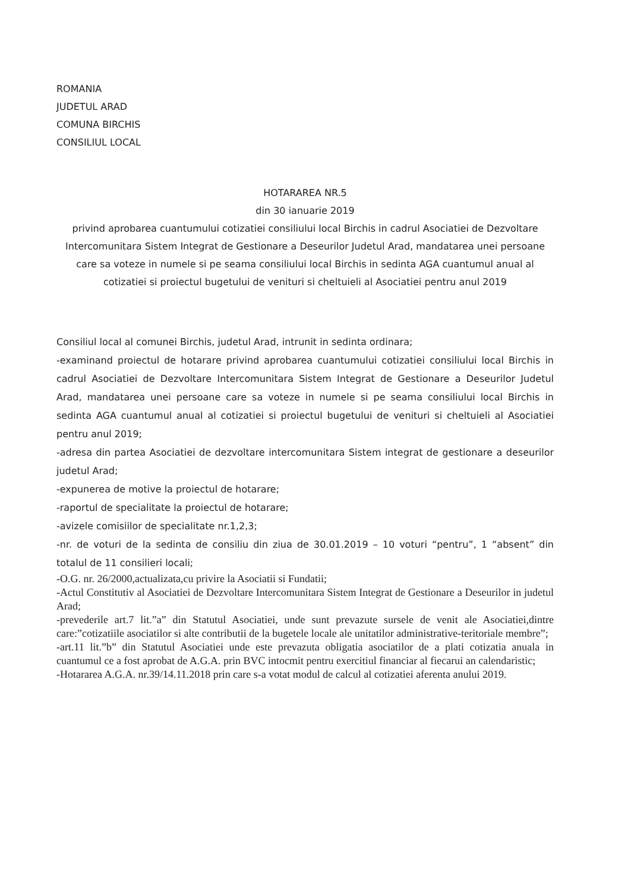ROMANIA
JUDETUL ARAD
COMUNA BIRCHIS
CONSILIUL LOCAL
HOTARAREA NR.5
din 30 ianuarie 2019
privind aprobarea cuantumului cotizatiei consiliului local Birchis in cadrul Asociatiei de Dezvoltare Intercomunitara Sistem Integrat de Gestionare a Deseurilor Judetul Arad, mandatarea unei persoane care sa voteze in numele si pe seama consiliului local Birchis in sedinta AGA cuantumul anual al cotizatiei si proiectul bugetului de venituri si cheltuieli al Asociatiei pentru anul 2019
Consiliul local al comunei Birchis, judetul Arad, intrunit in sedinta ordinara;
-examinand proiectul de hotarare privind aprobarea cuantumului cotizatiei consiliului local Birchis in cadrul Asociatiei de Dezvoltare Intercomunitara Sistem Integrat de Gestionare a Deseurilor Judetul Arad, mandatarea unei persoane care sa voteze in numele si pe seama consiliului local Birchis in sedinta AGA cuantumul anual al cotizatiei si proiectul bugetului de venituri si cheltuieli al Asociatiei pentru anul 2019;
-adresa din partea Asociatiei de dezvoltare intercomunitara Sistem integrat de gestionare a deseurilor judetul Arad;
-expunerea de motive la proiectul de hotarare;
-raportul de specialitate la proiectul de hotarare;
-avizele comisiilor de specialitate nr.1,2,3;
-nr. de voturi de la sedinta de consiliu din ziua de 30.01.2019 – 10 voturi “pentru”, 1 “absent” din totalul de 11 consilieri locali;
-O.G. nr. 26/2000,actualizata,cu privire la Asociatii si Fundatii;
-Actul Constitutiv al Asociatiei de Dezvoltare Intercomunitara Sistem Integrat de Gestionare a Deseurilor in judetul Arad;
-prevederile art.7 lit.”a” din Statutul Asociatiei, unde sunt prevazute sursele de venit ale Asociatiei,dintre care:”cotizatiile asociatilor si alte contributii de la bugetele locale ale unitatilor administrative-teritoriale membre”;
-art.11 lit.”b” din Statutul Asociatiei unde este prevazuta obligatia asociatilor de a plati cotizatia anuala in cuantumul ce a fost aprobat de A.G.A. prin BVC intocmit pentru exercitiul financiar al fiecarui an calendaristic;
-Hotararea A.G.A. nr.39/14.11.2018 prin care s-a votat modul de calcul al cotizatiei aferenta anului 2019.